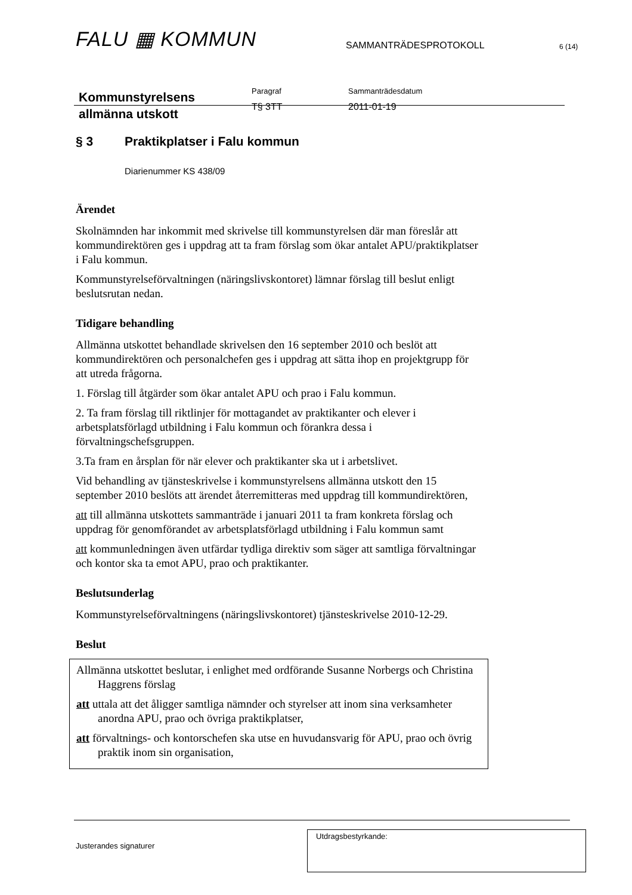FALU ▦ KOMMUN
SAMMANTRÄDESPROTOKOLL
6 (14)
Kommunstyrelsens
allmänna utskott
Paragraf
T§ 3TT
Sammanträdesdatum
2011-01-19
§ 3 Praktikplatser i Falu kommun
Diarienummer KS 438/09
Ärendet
Skolnämnden har inkommit med skrivelse till kommunstyrelsen där man föreslår att kommundirektören ges i uppdrag att ta fram förslag som ökar antalet APU/praktikplatser i Falu kommun.
Kommunstyrelseförvaltningen (näringslivskontoret) lämnar förslag till beslut enligt beslutsrutan nedan.
Tidigare behandling
Allmänna utskottet behandlade skrivelsen den 16 september 2010 och beslöt att kommundirektören och personalchefen ges i uppdrag att sätta ihop en projektgrupp för att utreda frågorna.
1. Förslag till åtgärder som ökar antalet APU och prao i Falu kommun.
2. Ta fram förslag till riktlinjer för mottagandet av praktikanter och elever i arbetsplatsförlagd utbildning i Falu kommun och förankra dessa i förvaltningschefsgruppen.
3.Ta fram en årsplan för när elever och praktikanter ska ut i arbetslivet.
Vid behandling av tjänsteskrivelse i kommunstyrelsens allmänna utskott den 15 september 2010 beslöts att ärendet återremitteras med uppdrag till kommundirektören,
att till allmänna utskottets sammanträde i januari 2011 ta fram konkreta förslag och uppdrag för genomförandet av arbetsplatsförlagd utbildning i Falu kommun samt
att kommunledningen även utfärdar tydliga direktiv som säger att samtliga förvaltningar och kontor ska ta emot APU, prao och praktikanter.
Beslutsunderlag
Kommunstyrelseförvaltningens (näringslivskontoret) tjänsteskrivelse 2010-12-29.
Beslut
Allmänna utskottet beslutar, i enlighet med ordförande Susanne Norbergs och Christina Haggrens förslag
att uttala att det åligger samtliga nämnder och styrelser att inom sina verksamheter anordna APU, prao och övriga praktikplatser,
att förvaltnings- och kontorschefen ska utse en huvudansvarig för APU, prao och övrig praktik inom sin organisation,
Justerandes signaturer
Utdragsbestyrkande: